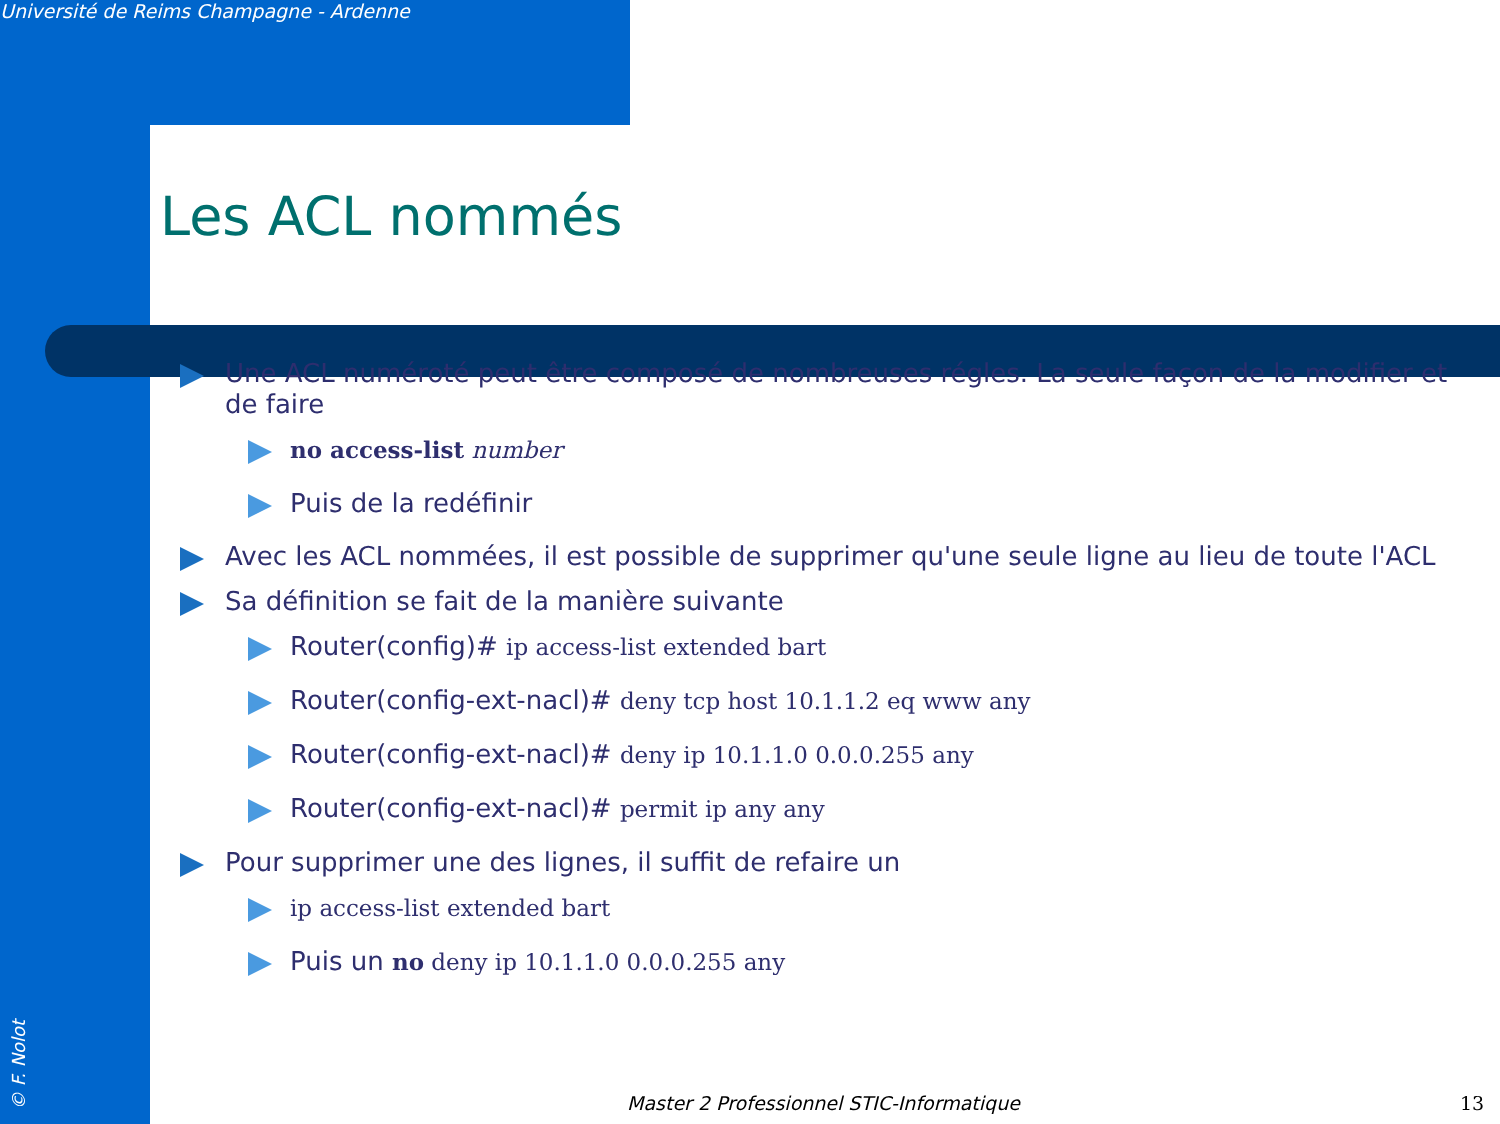Université de Reims Champagne - Ardenne
Les ACL nommés
Une ACL numéroté peut être composé de nombreuses régles. La seule façon de la modifier et de faire
no access-list number
Puis de la redéfinir
Avec les ACL nommées, il est possible de supprimer qu'une seule ligne au lieu de toute l'ACL
Sa définition se fait de la manière suivante
Router(config)# ip access-list extended bart
Router(config-ext-nacl)# deny tcp host 10.1.1.2 eq www any
Router(config-ext-nacl)# deny ip 10.1.1.0 0.0.0.255 any
Router(config-ext-nacl)# permit ip any any
Pour supprimer une des lignes, il suffit de refaire un
ip access-list extended bart
Puis un no deny ip 10.1.1.0 0.0.0.255 any
© F. Nolot
Master 2 Professionnel STIC-Informatique
13